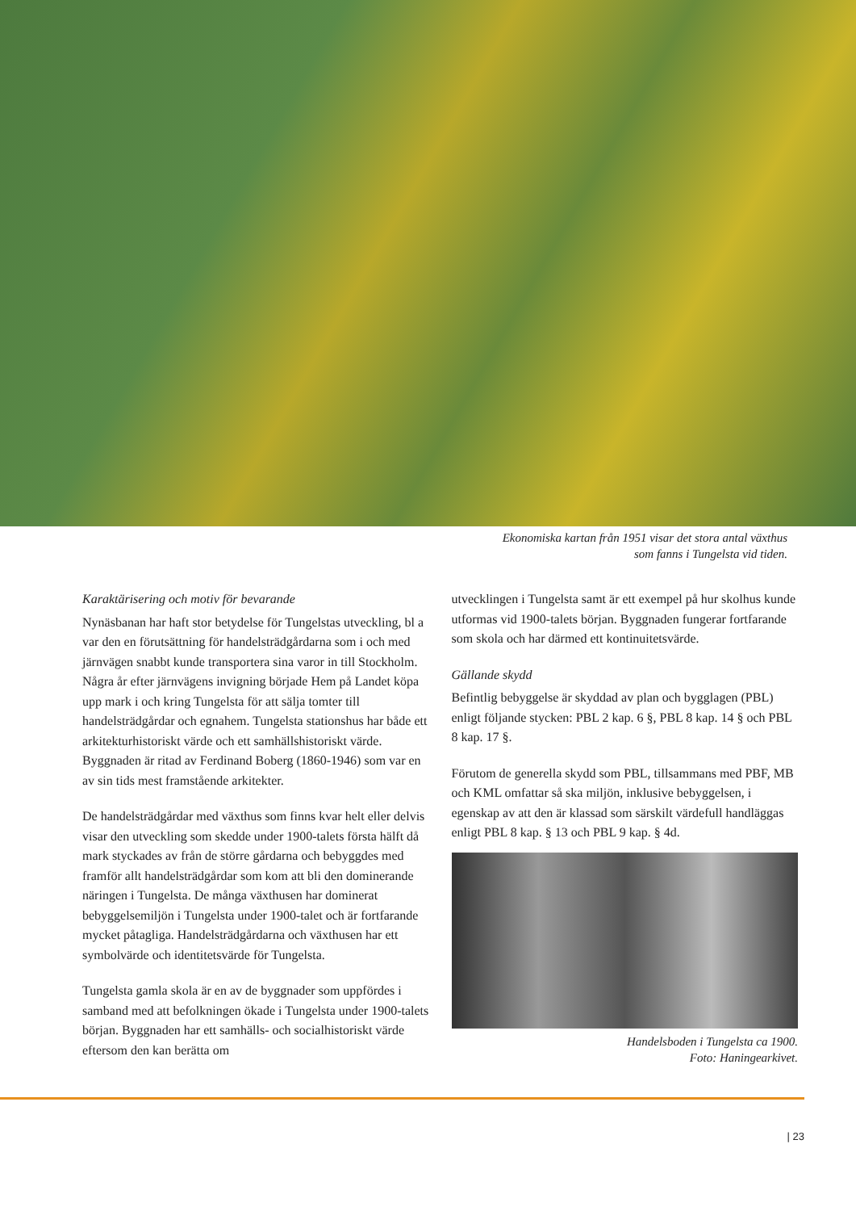Ekonomiska kartan från 1951 visar det stora antal växthus
som fanns i Tungelsta vid tiden.
Karaktärisering och motiv för bevarande
Nynäsbanan har haft stor betydelse för Tungelstas utveckling, bl a var den en förutsättning för handelsträdgårdarna som i och med järnvägen snabbt kunde transportera sina varor in till Stockholm. Några år efter järnvägens invigning började Hem på Landet köpa upp mark i och kring Tungelsta för att sälja tomter till handelsträdgårdar och egnahem. Tungelsta stationshus har både ett arkitekturhistoriskt värde och ett samhällshistoriskt värde. Byggnaden är ritad av Ferdinand Boberg (1860-1946) som var en av sin tids mest framstående arkitekter.
De handelsträdgårdar med växthus som finns kvar helt eller delvis visar den utveckling som skedde under 1900-talets första hälft då mark styckades av från de större gårdarna och bebyggdes med framför allt handelsträdgårdar som kom att bli den dominerande näringen i Tungelsta. De många växthusen har dominerat bebyggelsemiljön i Tungelsta under 1900-talet och är fortfarande mycket påtagliga. Handelsträdgårdarna och växthusen har ett symbolvärde och identitetsvärde för Tungelsta.
Tungelsta gamla skola är en av de byggnader som uppfördes i samband med att befolkningen ökade i Tungelsta under 1900-talets början. Byggnaden har ett samhälls- och socialhistoriskt värde eftersom den kan berätta om
utvecklingen i Tungelsta samt är ett exempel på hur skolhus kunde utformas vid 1900-talets början. Byggnaden fungerar fortfarande som skola och har därmed ett kontinuitetsvärde.
Gällande skydd
Befintlig bebyggelse är skyddad av plan och bygglagen (PBL) enligt följande stycken: PBL 2 kap. 6 §, PBL 8 kap. 14 § och PBL 8 kap. 17 §.
Förutom de generella skydd som PBL, tillsammans med PBF, MB och KML omfattar så ska miljön, inklusive bebyggelsen, i egenskap av att den är klassad som särskilt värdefull handläggas enligt PBL 8 kap. § 13 och PBL 9 kap. § 4d.
Handelsboden i Tungelsta ca 1900.
Foto: Haningearkivet.
| 23